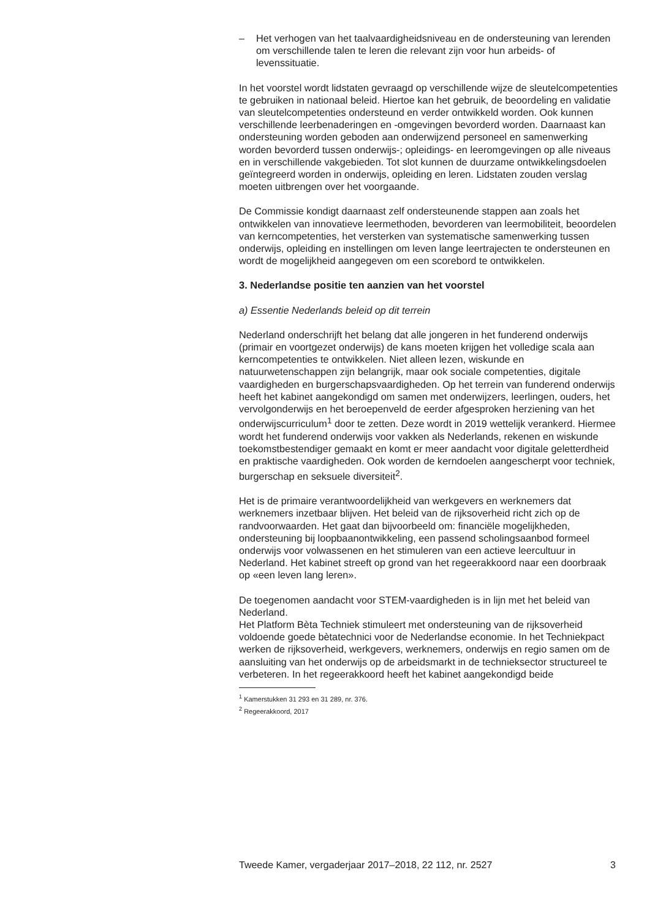– Het verhogen van het taalvaardigheidsniveau en de ondersteuning van lerenden om verschillende talen te leren die relevant zijn voor hun arbeids- of levenssituatie.
In het voorstel wordt lidstaten gevraagd op verschillende wijze de sleutelcompetenties te gebruiken in nationaal beleid. Hiertoe kan het gebruik, de beoordeling en validatie van sleutelcompetenties ondersteund en verder ontwikkeld worden. Ook kunnen verschillende leerbenaderingen en -omgevingen bevorderd worden. Daarnaast kan ondersteuning worden geboden aan onderwijzend personeel en samenwerking worden bevorderd tussen onderwijs-; opleidings- en leeromgevingen op alle niveaus en in verschillende vakgebieden. Tot slot kunnen de duurzame ontwikkelingsdoelen geïntegreerd worden in onderwijs, opleiding en leren. Lidstaten zouden verslag moeten uitbrengen over het voorgaande.
De Commissie kondigt daarnaast zelf ondersteunende stappen aan zoals het ontwikkelen van innovatieve leermethoden, bevorderen van leermobiliteit, beoordelen van kerncompetenties, het versterken van systematische samenwerking tussen onderwijs, opleiding en instellingen om leven lange leertrajecten te ondersteunen en wordt de mogelijkheid aangegeven om een scorebord te ontwikkelen.
3. Nederlandse positie ten aanzien van het voorstel
a) Essentie Nederlands beleid op dit terrein
Nederland onderschrijft het belang dat alle jongeren in het funderend onderwijs (primair en voortgezet onderwijs) de kans moeten krijgen het volledige scala aan kerncompetenties te ontwikkelen. Niet alleen lezen, wiskunde en natuurwetenschappen zijn belangrijk, maar ook sociale competenties, digitale vaardigheden en burgerschapsvaardigheden. Op het terrein van funderend onderwijs heeft het kabinet aangekondigd om samen met onderwijzers, leerlingen, ouders, het vervolgonderwijs en het beroepenveld de eerder afgesproken herziening van het onderwijscurriculum<sup>1</sup> door te zetten. Deze wordt in 2019 wettelijk verankerd. Hiermee wordt het funderend onderwijs voor vakken als Nederlands, rekenen en wiskunde toekomstbestendiger gemaakt en komt er meer aandacht voor digitale geletterdheid en praktische vaardigheden. Ook worden de kerndoelen aangescherpt voor techniek, burgerschap en seksuele diversiteit<sup>2</sup>.
Het is de primaire verantwoordelijkheid van werkgevers en werknemers dat werknemers inzetbaar blijven. Het beleid van de rijksoverheid richt zich op de randvoorwaarden. Het gaat dan bijvoorbeeld om: financiële mogelijkheden, ondersteuning bij loopbaanontwikkeling, een passend scholingsaanbod formeel onderwijs voor volwassenen en het stimuleren van een actieve leercultuur in Nederland. Het kabinet streeft op grond van het regeerakkoord naar een doorbraak op «een leven lang leren».
De toegenomen aandacht voor STEM-vaardigheden is in lijn met het beleid van Nederland.
Het Platform Bèta Techniek stimuleert met ondersteuning van de rijksoverheid voldoende goede bètatechnici voor de Nederlandse economie. In het Techniekpact werken de rijksoverheid, werkgevers, werknemers, onderwijs en regio samen om de aansluiting van het onderwijs op de arbeidsmarkt in de technieksector structureel te verbeteren. In het regeerakkoord heeft het kabinet aangekondigd beide
<sup>1</sup> Kamerstukken 31 293 en 31 289, nr. 376.
<sup>2</sup> Regeerakkoord, 2017
Tweede Kamer, vergaderjaar 2017–2018, 22 112, nr. 2527 3